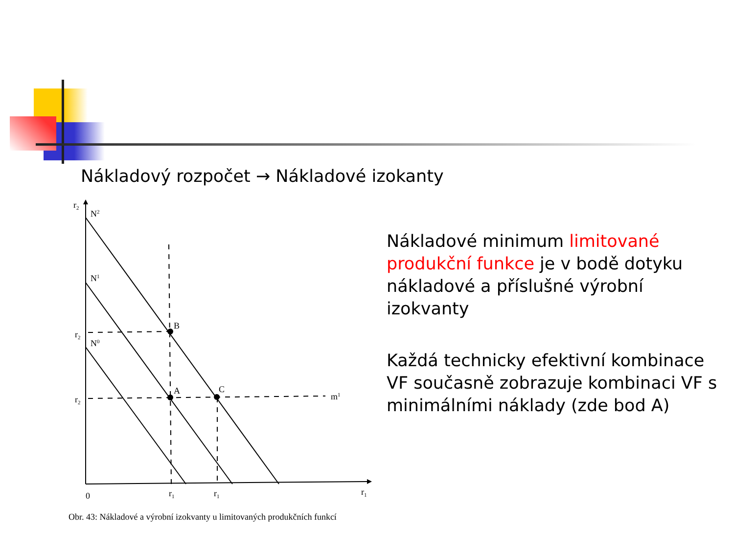Nákladový rozpočet → Nákladové izokanty
r2
N2
N1
N0
B
A
C
r2
r2
m1
0
r1
r1
r1
Obr. 43: Nákladové a výrobní izokvanty u limitovaných produkčních funkcí
Nákladové minimum limitované produkční funkce je v bodě dotyku nákladové a příslušné výrobní izokvanty
Každá technicky efektivní kombinace VF současně zobrazuje kombinaci VF s minimálními náklady (zde bod A)